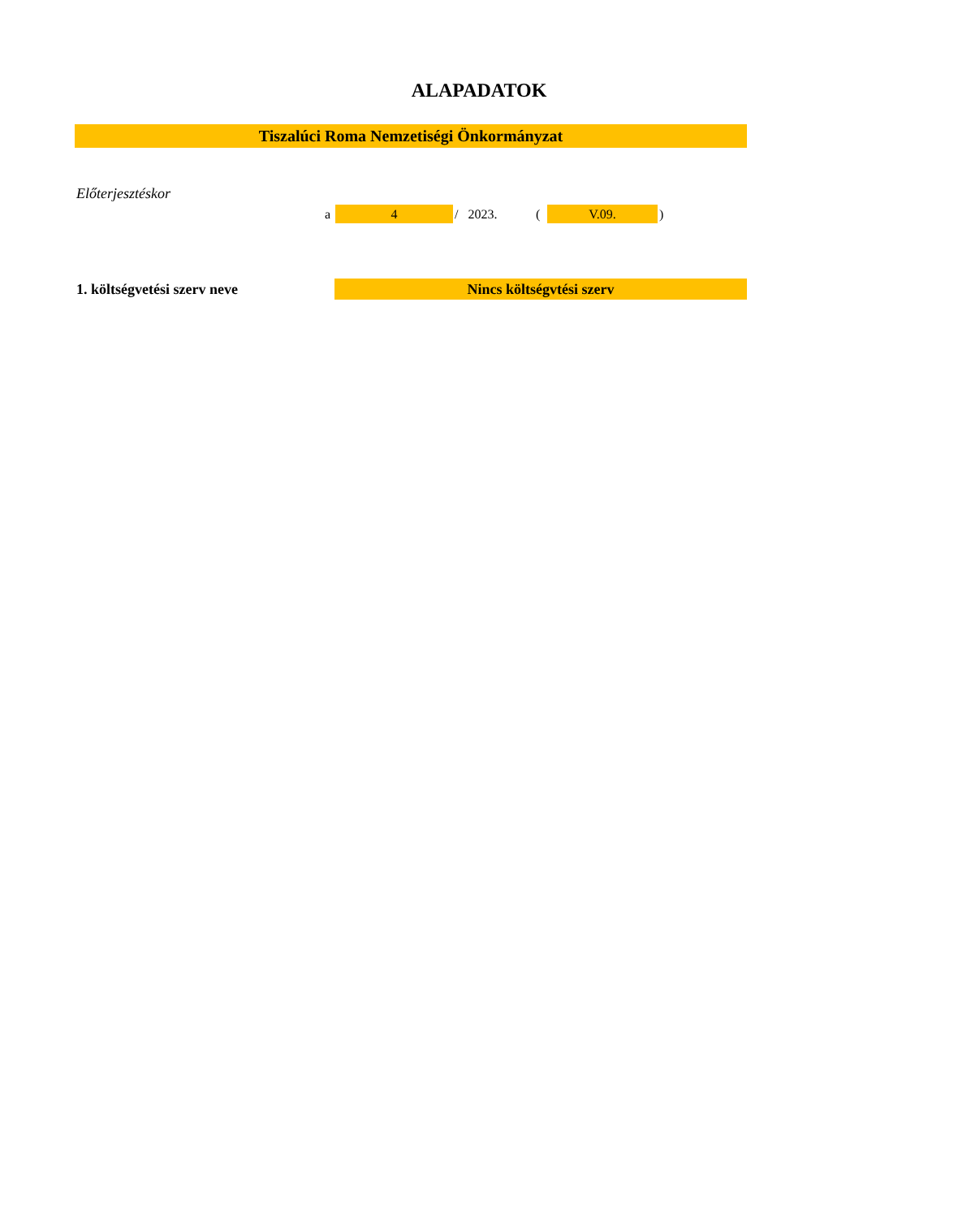ALAPADATOK
Tiszalúci Roma Nemzetiségi Önkormányzat
Előterjesztéskor
a 4 / 2023. ( V.09. )
1. költségvetési szerv neve Nincs költségvtési szerv